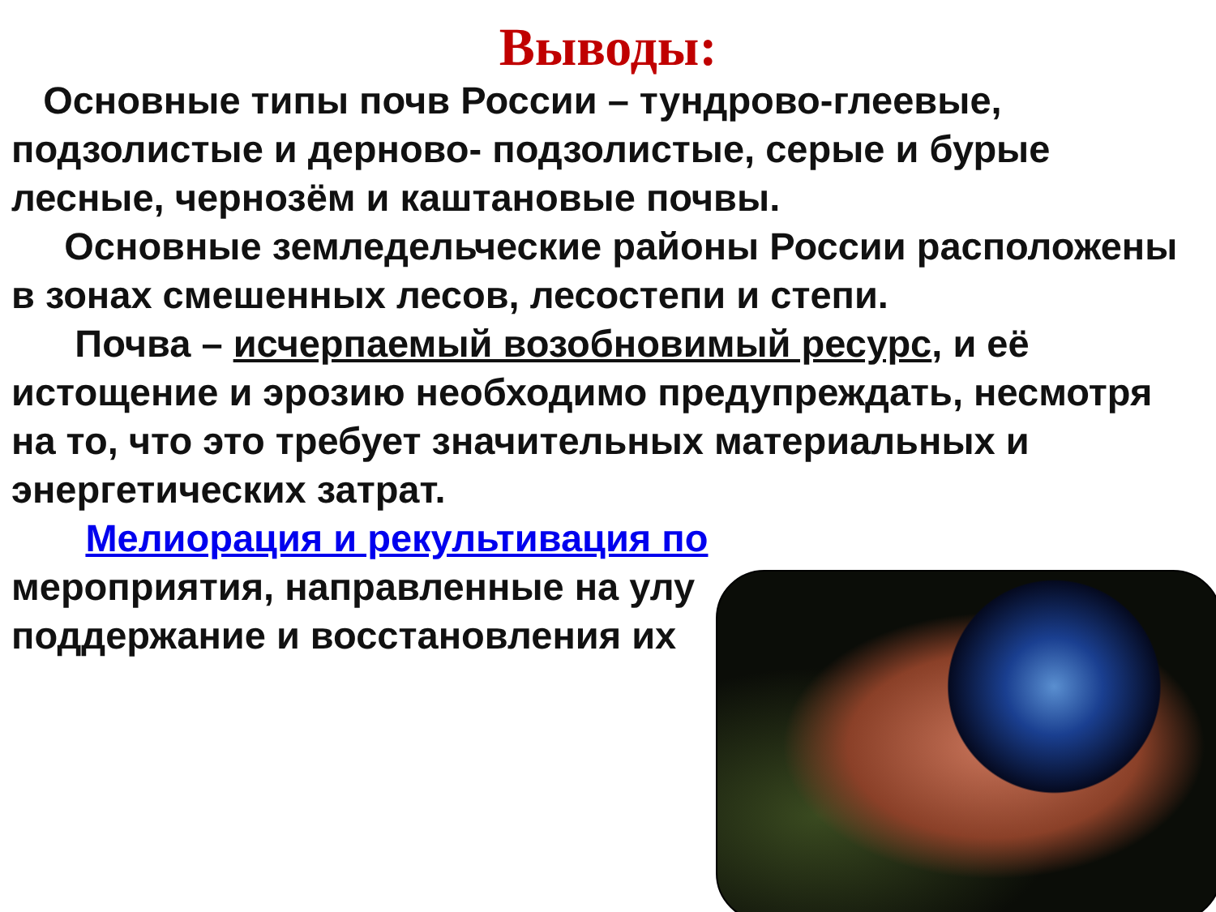Выводы:
Основные типы почв России – тундрово-глеевые, подзолистые и дерново- подзолистые, серые и бурые лесные, чернозём и каштановые почвы.
Основные земледельческие районы России расположены в зонах смешенных лесов, лесостепи и степи.
Почва – исчерпаемый возобновимый ресурс, и её истощение и эрозию необходимо предупреждать, несмотря на то, что это требует значительных материальных и энергетических затрат.
Мелиорация и рекультивация по
мероприятия, направленные на улу
поддержание и восстановления их